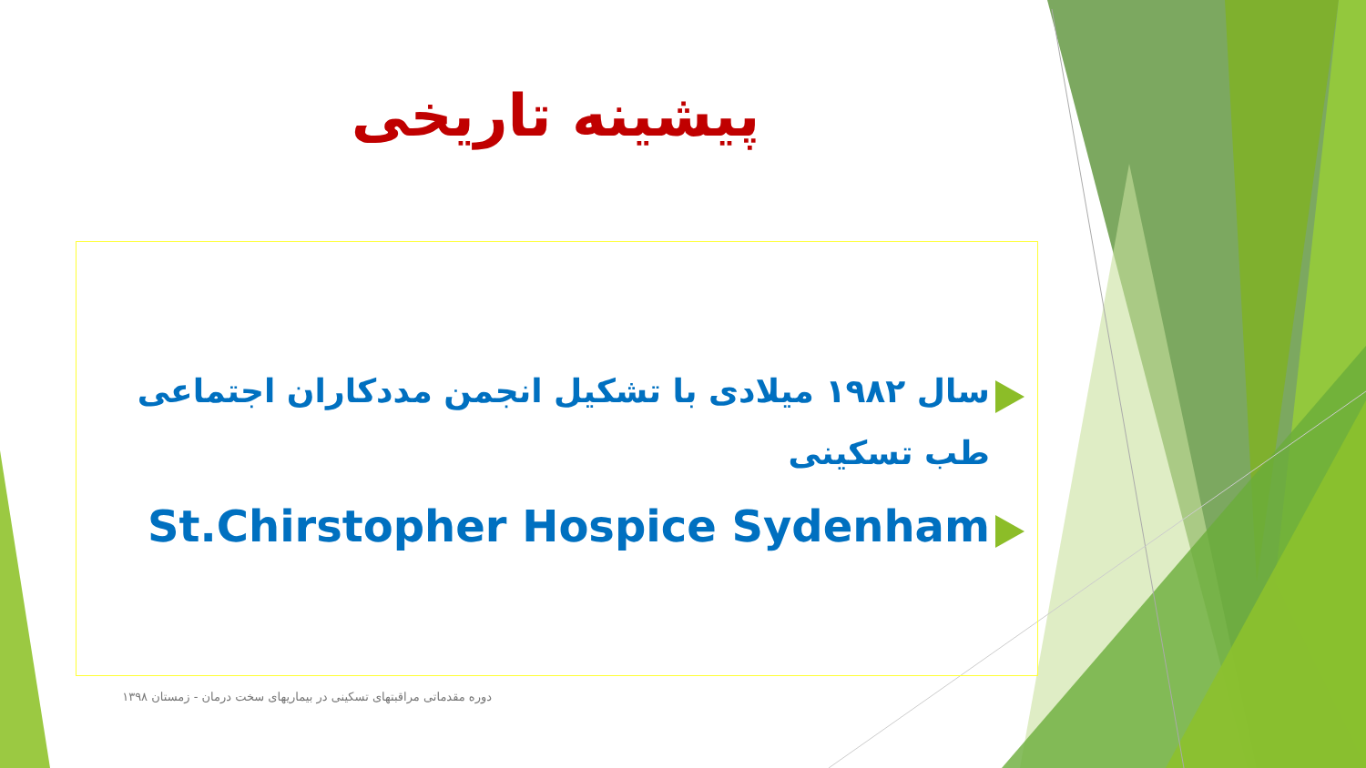پیشینه تاریخی
سال ۱۹۸۲ میلادی با تشکیل انجمن مددکاران اجتماعی طب تسکینی
St.Chirstopher Hospice Sydenham
دوره مقدماتی مراقبتهای تسکینی در بیماریهای سخت درمان - زمستان ۱۳۹۸